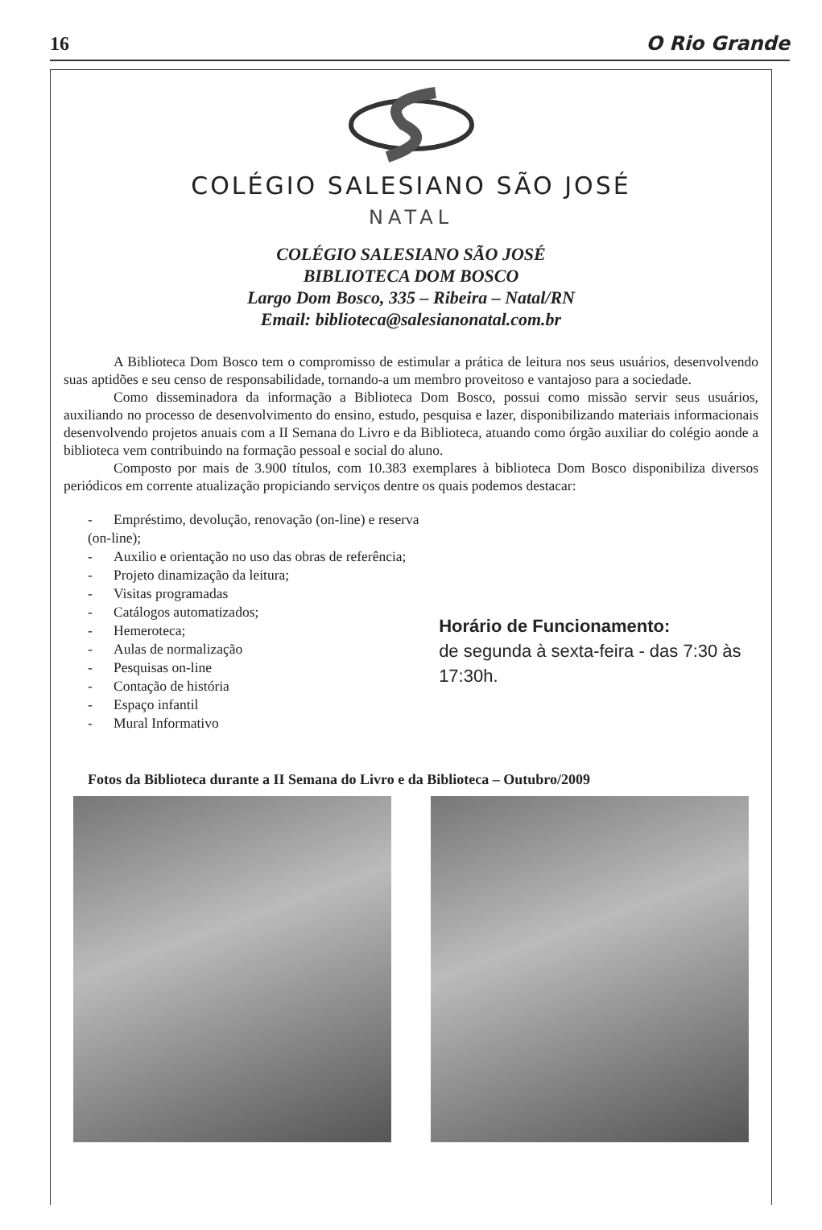16 O Rio Grande
COLÉGIO SALESIANO SÃO JOSÉ
NATAL
COLÉGIO SALESIANO SÃO JOSÉ
BIBLIOTECA DOM BOSCO
Largo Dom Bosco, 335 – Ribeira – Natal/RN
Email: biblioteca@salesianonatal.com.br
A Biblioteca Dom Bosco tem o compromisso de estimular a prática de leitura nos seus usuários, desenvolvendo suas aptidões e seu censo de responsabilidade, tornando-a um membro proveitoso e vantajoso para a sociedade.
Como disseminadora da informação a Biblioteca Dom Bosco, possui como missão servir seus usuários, auxiliando no processo de desenvolvimento do ensino, estudo, pesquisa e lazer, disponibilizando materiais informacionais desenvolvendo projetos anuais com a II Semana do Livro e da Biblioteca, atuando como órgão auxiliar do colégio aonde a biblioteca vem contribuindo na formação pessoal e social do aluno.
Composto por mais de 3.900 títulos, com 10.383 exemplares à biblioteca Dom Bosco disponibiliza diversos periódicos em corrente atualização propiciando serviços dentre os quais podemos destacar:
- Empréstimo, devolução, renovação (on-line) e reserva (on-line);
- Auxilio e orientação no uso das obras de referência;
- Projeto dinamização da leitura;
- Visitas programadas
- Catálogos automatizados;
- Hemeroteca;
- Aulas de normalização
- Pesquisas on-line
- Contação de história
- Espaço infantil
- Mural Informativo
Horário de Funcionamento:
de segunda à sexta-feira - das 7:30 às 17:30h.
Fotos da Biblioteca durante a II Semana do Livro e da Biblioteca – Outubro/2009